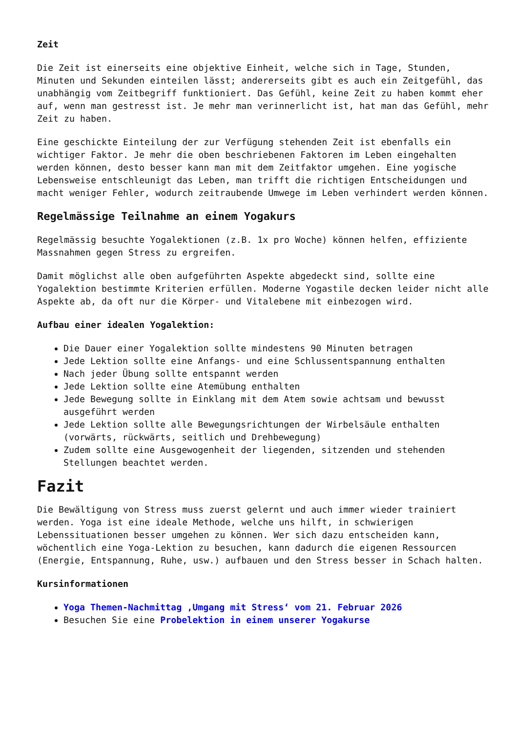Zeit
Die Zeit ist einerseits eine objektive Einheit, welche sich in Tage, Stunden, Minuten und Sekunden einteilen lässt; andererseits gibt es auch ein Zeitgefühl, das unabhängig vom Zeitbegriff funktioniert. Das Gefühl, keine Zeit zu haben kommt eher auf, wenn man gestresst ist. Je mehr man verinnerlicht ist, hat man das Gefühl, mehr Zeit zu haben.
Eine geschickte Einteilung der zur Verfügung stehenden Zeit ist ebenfalls ein wichtiger Faktor. Je mehr die oben beschriebenen Faktoren im Leben eingehalten werden können, desto besser kann man mit dem Zeitfaktor umgehen. Eine yogische Lebensweise entschleunigt das Leben, man trifft die richtigen Entscheidungen und macht weniger Fehler, wodurch zeitraubende Umwege im Leben verhindert werden können.
Regelmässige Teilnahme an einem Yogakurs
Regelmässig besuchte Yogalektionen (z.B. 1x pro Woche) können helfen, effiziente Massnahmen gegen Stress zu ergreifen.
Damit möglichst alle oben aufgeführten Aspekte abgedeckt sind, sollte eine Yogalektion bestimmte Kriterien erfüllen. Moderne Yogastile decken leider nicht alle Aspekte ab, da oft nur die Körper- und Vitalebene mit einbezogen wird.
Aufbau einer idealen Yogalektion:
Die Dauer einer Yogalektion sollte mindestens 90 Minuten betragen
Jede Lektion sollte eine Anfangs- und eine Schlussentspannung enthalten
Nach jeder Übung sollte entspannt werden
Jede Lektion sollte eine Atemübung enthalten
Jede Bewegung sollte in Einklang mit dem Atem sowie achtsam und bewusst ausgeführt werden
Jede Lektion sollte alle Bewegungsrichtungen der Wirbelsäule enthalten (vorwärts, rückwärts, seitlich und Drehbewegung)
Zudem sollte eine Ausgewogenheit der liegenden, sitzenden und stehenden Stellungen beachtet werden.
Fazit
Die Bewältigung von Stress muss zuerst gelernt und auch immer wieder trainiert werden. Yoga ist eine ideale Methode, welche uns hilft, in schwierigen Lebenssituationen besser umgehen zu können. Wer sich dazu entscheiden kann, wöchentlich eine Yoga-Lektion zu besuchen, kann dadurch die eigenen Ressourcen (Energie, Entspannung, Ruhe, usw.) aufbauen und den Stress besser in Schach halten.
Kursinformationen
Yoga Themen-Nachmittag ‚Umgang mit Stress‘ vom 21. Februar 2026
Besuchen Sie eine Probelektion in einem unserer Yogakurse